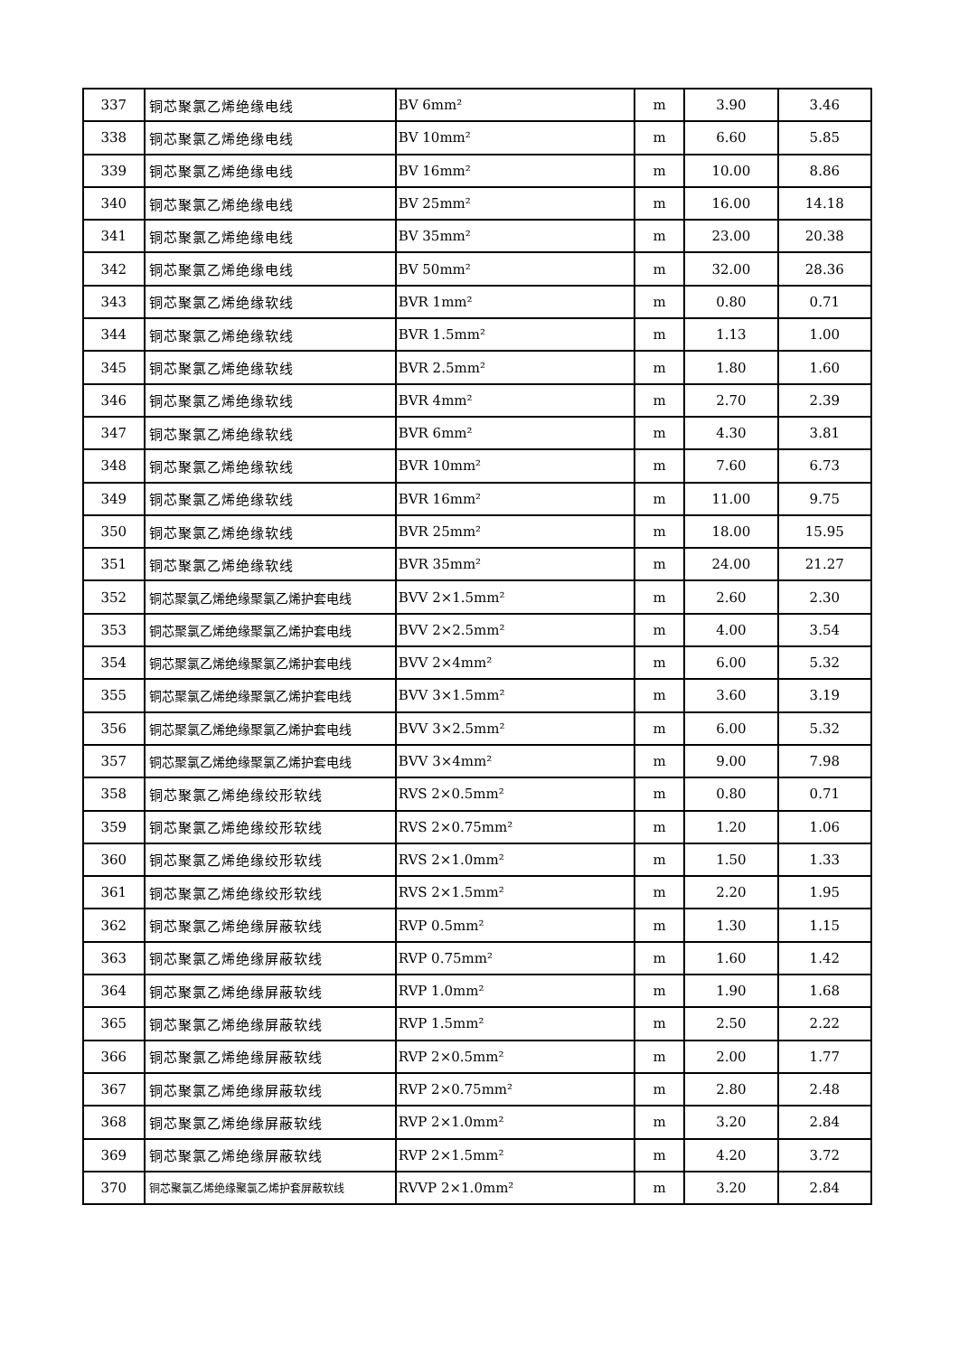| 337 | 铜芯聚氯乙烯绝缘电线 | BV 6mm² | m | 3.90 | 3.46 |
| 338 | 铜芯聚氯乙烯绝缘电线 | BV 10mm² | m | 6.60 | 5.85 |
| 339 | 铜芯聚氯乙烯绝缘电线 | BV 16mm² | m | 10.00 | 8.86 |
| 340 | 铜芯聚氯乙烯绝缘电线 | BV 25mm² | m | 16.00 | 14.18 |
| 341 | 铜芯聚氯乙烯绝缘电线 | BV 35mm² | m | 23.00 | 20.38 |
| 342 | 铜芯聚氯乙烯绝缘电线 | BV 50mm² | m | 32.00 | 28.36 |
| 343 | 铜芯聚氯乙烯绝缘软线 | BVR 1mm² | m | 0.80 | 0.71 |
| 344 | 铜芯聚氯乙烯绝缘软线 | BVR 1.5mm² | m | 1.13 | 1.00 |
| 345 | 铜芯聚氯乙烯绝缘软线 | BVR 2.5mm² | m | 1.80 | 1.60 |
| 346 | 铜芯聚氯乙烯绝缘软线 | BVR 4mm² | m | 2.70 | 2.39 |
| 347 | 铜芯聚氯乙烯绝缘软线 | BVR 6mm² | m | 4.30 | 3.81 |
| 348 | 铜芯聚氯乙烯绝缘软线 | BVR 10mm² | m | 7.60 | 6.73 |
| 349 | 铜芯聚氯乙烯绝缘软线 | BVR 16mm² | m | 11.00 | 9.75 |
| 350 | 铜芯聚氯乙烯绝缘软线 | BVR 25mm² | m | 18.00 | 15.95 |
| 351 | 铜芯聚氯乙烯绝缘软线 | BVR 35mm² | m | 24.00 | 21.27 |
| 352 | 铜芯聚氯乙烯绝缘聚氯乙烯护套电线 | BVV 2×1.5mm² | m | 2.60 | 2.30 |
| 353 | 铜芯聚氯乙烯绝缘聚氯乙烯护套电线 | BVV 2×2.5mm² | m | 4.00 | 3.54 |
| 354 | 铜芯聚氯乙烯绝缘聚氯乙烯护套电线 | BVV 2×4mm² | m | 6.00 | 5.32 |
| 355 | 铜芯聚氯乙烯绝缘聚氯乙烯护套电线 | BVV 3×1.5mm² | m | 3.60 | 3.19 |
| 356 | 铜芯聚氯乙烯绝缘聚氯乙烯护套电线 | BVV 3×2.5mm² | m | 6.00 | 5.32 |
| 357 | 铜芯聚氯乙烯绝缘聚氯乙烯护套电线 | BVV 3×4mm² | m | 9.00 | 7.98 |
| 358 | 铜芯聚氯乙烯绝缘绞形软线 | RVS 2×0.5mm² | m | 0.80 | 0.71 |
| 359 | 铜芯聚氯乙烯绝缘绞形软线 | RVS 2×0.75mm² | m | 1.20 | 1.06 |
| 360 | 铜芯聚氯乙烯绝缘绞形软线 | RVS 2×1.0mm² | m | 1.50 | 1.33 |
| 361 | 铜芯聚氯乙烯绝缘绞形软线 | RVS 2×1.5mm² | m | 2.20 | 1.95 |
| 362 | 铜芯聚氯乙烯绝缘屏蔽软线 | RVP 0.5mm² | m | 1.30 | 1.15 |
| 363 | 铜芯聚氯乙烯绝缘屏蔽软线 | RVP 0.75mm² | m | 1.60 | 1.42 |
| 364 | 铜芯聚氯乙烯绝缘屏蔽软线 | RVP 1.0mm² | m | 1.90 | 1.68 |
| 365 | 铜芯聚氯乙烯绝缘屏蔽软线 | RVP 1.5mm² | m | 2.50 | 2.22 |
| 366 | 铜芯聚氯乙烯绝缘屏蔽软线 | RVP 2×0.5mm² | m | 2.00 | 1.77 |
| 367 | 铜芯聚氯乙烯绝缘屏蔽软线 | RVP 2×0.75mm² | m | 2.80 | 2.48 |
| 368 | 铜芯聚氯乙烯绝缘屏蔽软线 | RVP 2×1.0mm² | m | 3.20 | 2.84 |
| 369 | 铜芯聚氯乙烯绝缘屏蔽软线 | RVP 2×1.5mm² | m | 4.20 | 3.72 |
| 370 | 铜芯聚氯乙烯绝缘聚氯乙烯护套屏蔽软线 | RVVP 2×1.0mm² | m | 3.20 | 2.84 |